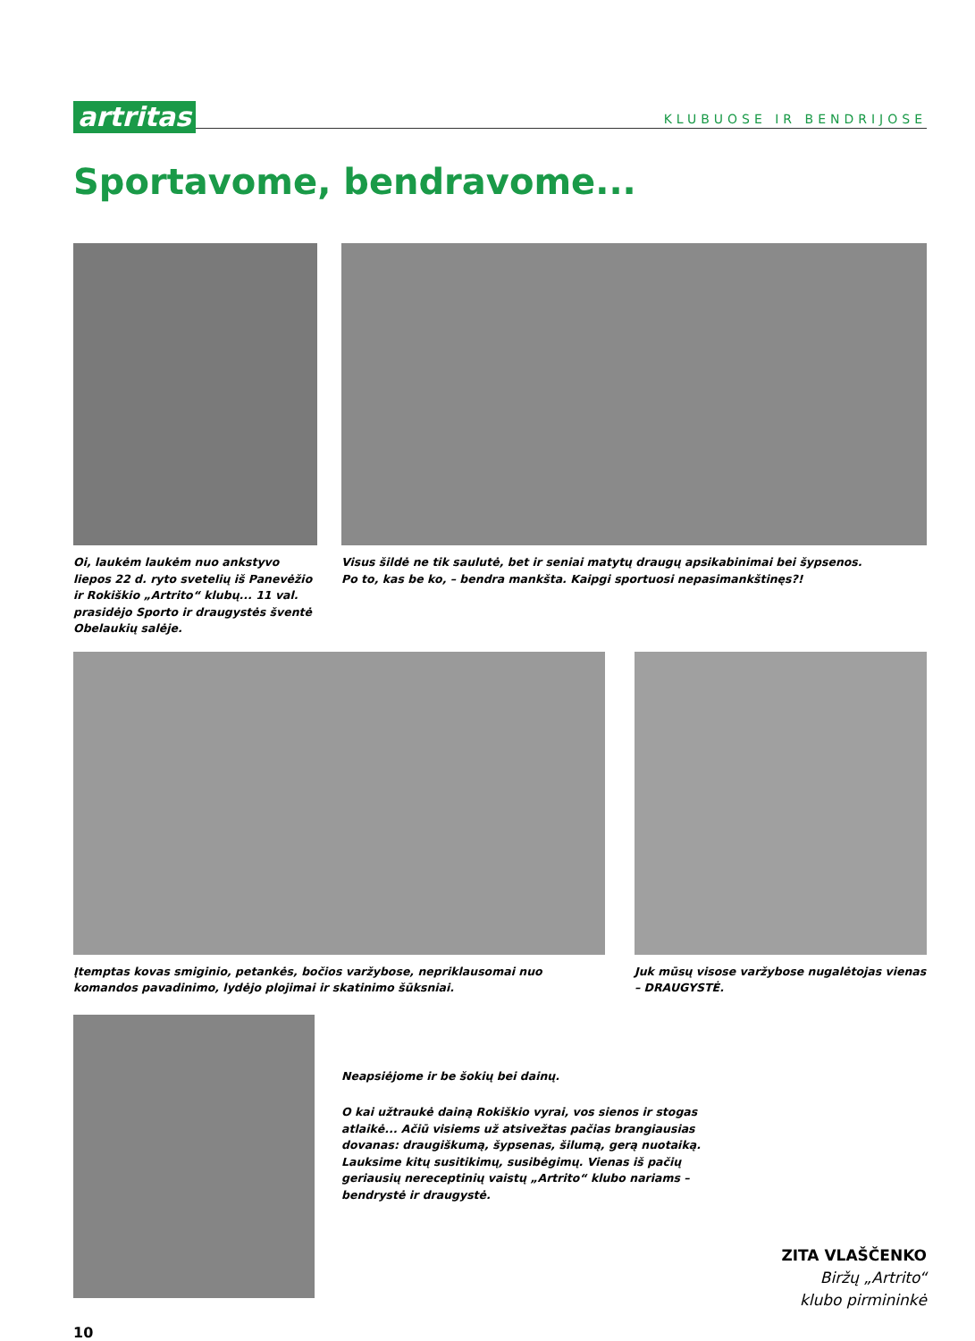artritas
KLUBUOSE IR BENDRIJOSE
Sportavome, bendravome...
Oi, laukėm laukėm nuo ankstyvo liepos 22 d. ryto svetelių iš Panevėžio ir Rokiškio „Artrito“ klubų... 11 val. prasidėjo Sporto ir draugystės šventė Obelaukių salėje.
Visus šildė ne tik saulutė, bet ir seniai matytų draugų apsikabinimai bei šypsenos.
Po to, kas be ko, – bendra mankšta. Kaipgi sportuosi nepasimankštinęs?!
Įtemptas kovas smiginio, petankės, bočios varžybose, nepriklausomai nuo komandos pavadinimo, lydėjo plojimai ir skatinimo šūksniai.
Juk mūsų visose varžybose nugalėtojas vienas – DRAUGYSTĖ.
Neapsiėjome ir be šokių bei dainų.
O kai užtraukė dainą Rokiškio vyrai, vos sienos ir stogas atlaikė... Ačiū visiems už atsivežtas pačias brangiausias dovanas: draugiškumą, šypsenas, šilumą, gerą nuotaiką. Lauksime kitų susitikimų, susibėgimų. Vienas iš pačių geriausių nereceptinių vaistų „Artrito“ klubo nariams – bendrystė ir draugystė.
ZITA VLAŠČENKO
Biržų „Artrito“
klubo pirmininkė
10